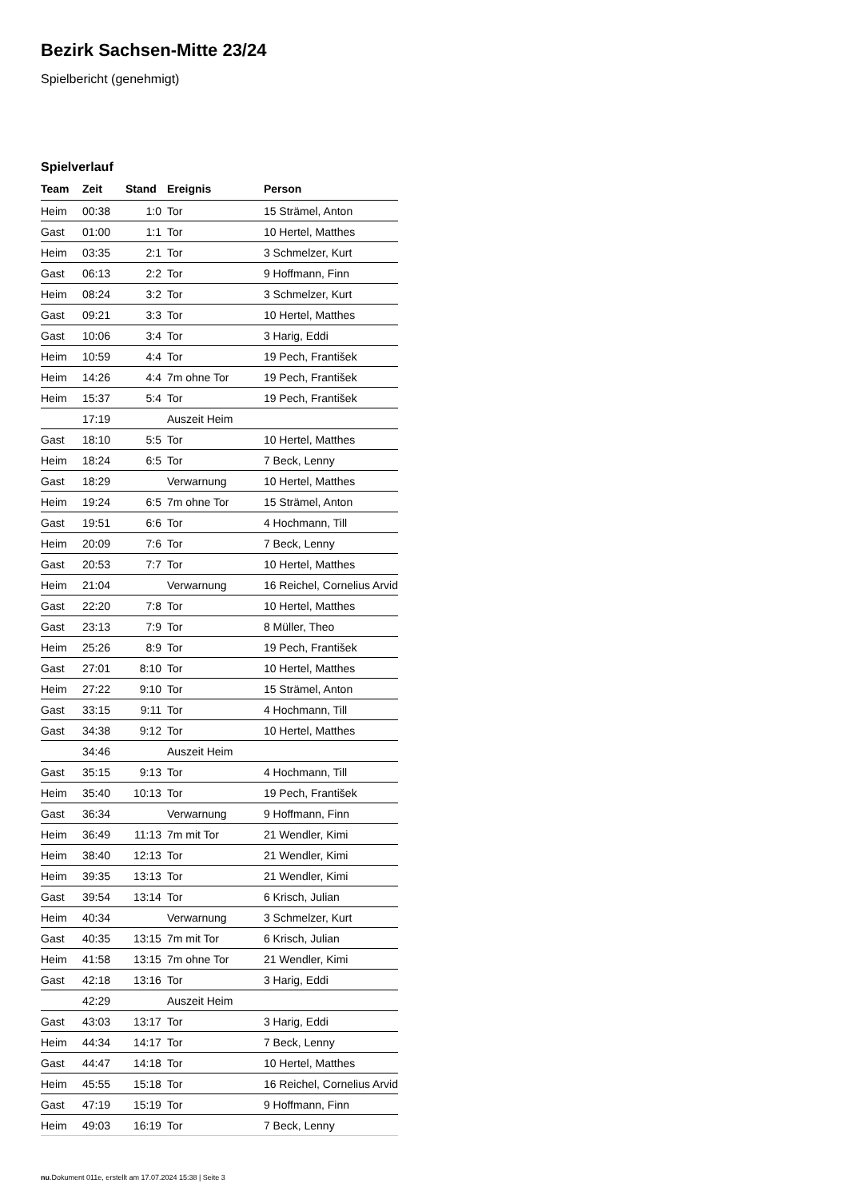Bezirk Sachsen-Mitte 23/24
Spielbericht (genehmigt)
Spielverlauf
| Team | Zeit | Stand | Ereignis | Person |
| --- | --- | --- | --- | --- |
| Heim | 00:38 | 1:0 | Tor | 15 Strämel, Anton |
| Gast | 01:00 | 1:1 | Tor | 10 Hertel, Matthes |
| Heim | 03:35 | 2:1 | Tor | 3 Schmelzer, Kurt |
| Gast | 06:13 | 2:2 | Tor | 9 Hoffmann, Finn |
| Heim | 08:24 | 3:2 | Tor | 3 Schmelzer, Kurt |
| Gast | 09:21 | 3:3 | Tor | 10 Hertel, Matthes |
| Gast | 10:06 | 3:4 | Tor | 3 Harig, Eddi |
| Heim | 10:59 | 4:4 | Tor | 19 Pech, František |
| Heim | 14:26 | 4:4 | 7m ohne Tor | 19 Pech, František |
| Heim | 15:37 | 5:4 | Tor | 19 Pech, František |
| | 17:19 | | Auszeit Heim | |
| Gast | 18:10 | 5:5 | Tor | 10 Hertel, Matthes |
| Heim | 18:24 | 6:5 | Tor | 7 Beck, Lenny |
| Gast | 18:29 | | Verwarnung | 10 Hertel, Matthes |
| Heim | 19:24 | 6:5 | 7m ohne Tor | 15 Strämel, Anton |
| Gast | 19:51 | 6:6 | Tor | 4 Hochmann, Till |
| Heim | 20:09 | 7:6 | Tor | 7 Beck, Lenny |
| Gast | 20:53 | 7:7 | Tor | 10 Hertel, Matthes |
| Heim | 21:04 | | Verwarnung | 16 Reichel, Cornelius Arvid |
| Gast | 22:20 | 7:8 | Tor | 10 Hertel, Matthes |
| Gast | 23:13 | 7:9 | Tor | 8 Müller, Theo |
| Heim | 25:26 | 8:9 | Tor | 19 Pech, František |
| Gast | 27:01 | 8:10 | Tor | 10 Hertel, Matthes |
| Heim | 27:22 | 9:10 | Tor | 15 Strämel, Anton |
| Gast | 33:15 | 9:11 | Tor | 4 Hochmann, Till |
| Gast | 34:38 | 9:12 | Tor | 10 Hertel, Matthes |
| | 34:46 | | Auszeit Heim | |
| Gast | 35:15 | 9:13 | Tor | 4 Hochmann, Till |
| Heim | 35:40 | 10:13 | Tor | 19 Pech, František |
| Gast | 36:34 | | Verwarnung | 9 Hoffmann, Finn |
| Heim | 36:49 | 11:13 | 7m mit Tor | 21 Wendler, Kimi |
| Heim | 38:40 | 12:13 | Tor | 21 Wendler, Kimi |
| Heim | 39:35 | 13:13 | Tor | 21 Wendler, Kimi |
| Gast | 39:54 | 13:14 | Tor | 6 Krisch, Julian |
| Heim | 40:34 | | Verwarnung | 3 Schmelzer, Kurt |
| Gast | 40:35 | 13:15 | 7m mit Tor | 6 Krisch, Julian |
| Heim | 41:58 | 13:15 | 7m ohne Tor | 21 Wendler, Kimi |
| Gast | 42:18 | 13:16 | Tor | 3 Harig, Eddi |
| | 42:29 | | Auszeit Heim | |
| Gast | 43:03 | 13:17 | Tor | 3 Harig, Eddi |
| Heim | 44:34 | 14:17 | Tor | 7 Beck, Lenny |
| Gast | 44:47 | 14:18 | Tor | 10 Hertel, Matthes |
| Heim | 45:55 | 15:18 | Tor | 16 Reichel, Cornelius Arvid |
| Gast | 47:19 | 15:19 | Tor | 9 Hoffmann, Finn |
| Heim | 49:03 | 16:19 | Tor | 7 Beck, Lenny |
nu.Dokument 011e, erstellt am 17.07.2024 15:38 | Seite 3